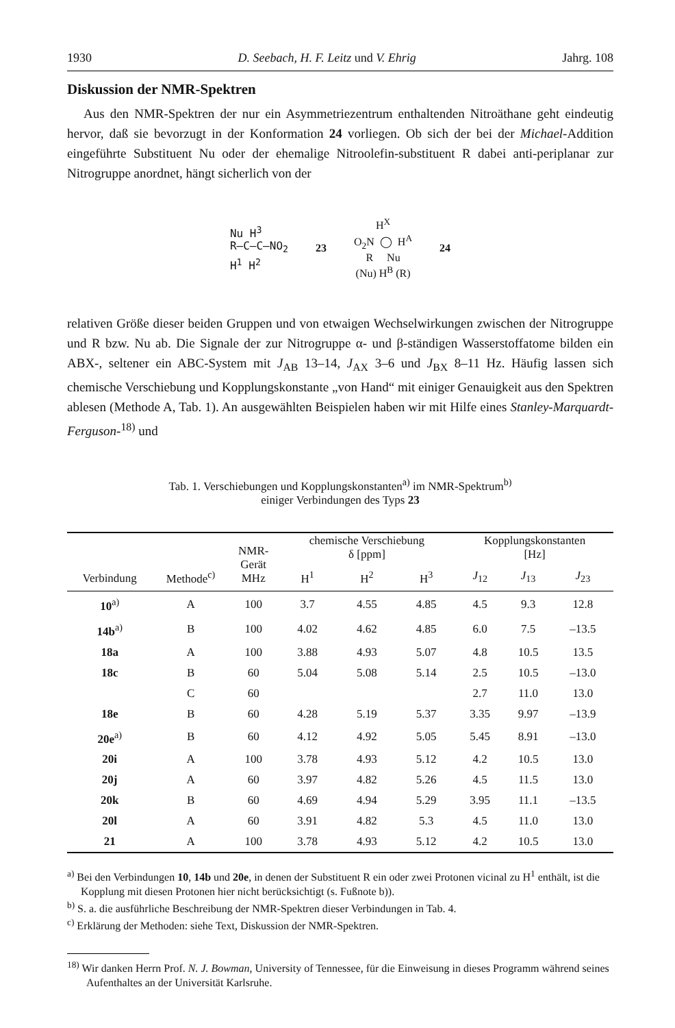1930 D. Seebach, H. F. Leitz und V. Ehrig Jahrg. 108
Diskussion der NMR-Spektren
Aus den NMR-Spektren der nur ein Asymmetriezentrum enthaltenden Nitroäthane geht eindeutig hervor, daß sie bevorzugt in der Konformation 24 vorliegen. Ob sich der bei der Michael-Addition eingeführte Substituent Nu oder der ehemalige Nitroolefin-substituent R dabei anti-periplanar zur Nitrogruppe anordnet, hängt sicherlich von der
Nu H<sup>3</sup>
R–C—C–NO<sub>2</sub>
H<sup>1</sup> H<sup>2</sup>
23
H<sup>X</sup>
O<sub>2</sub>N ◯ H<sup>A</sup>
R Nu
(Nu) H<sup>B</sup> (R)
24
relativen Größe dieser beiden Gruppen und von etwaigen Wechselwirkungen zwischen der Nitrogruppe und R bzw. Nu ab. Die Signale der zur Nitrogruppe α- und β-ständigen Wasserstoffatome bilden ein ABX-, seltener ein ABC-System mit J<sub>AB</sub> 13–14, J<sub>AX</sub> 3–6 und J<sub>BX</sub> 8–11 Hz. Häufig lassen sich chemische Verschiebung und Kopplungskonstante „von Hand“ mit einiger Genauigkeit aus den Spektren ablesen (Methode A, Tab. 1). An ausgewählten Beispielen haben wir mit Hilfe eines Stanley-Marquardt-Ferguson-<sup>18)</sup> und
Tab. 1. Verschiebungen und Kopplungskonstanten<sup>a)</sup> im NMR-Spektrum<sup>b)</sup>
einiger Verbindungen des Typs 23
| Verbindung | Methode<sup>c)</sup> | NMR- Gerät MHz | chemische Verschiebung δ [ppm] | | | Kopplungskonstanten [Hz] | | |
| --- | --- | --- | --- | --- | --- | --- | --- | --- |
| | | | H<sup>1</sup> | H<sup>2</sup> | H<sup>3</sup> | J<sub>12</sub> | J<sub>13</sub> | J<sub>23</sub> |
| 10<sup>a)</sup> | A | 100 | 3.7 | 4.55 | 4.85 | 4.5 | 9.3 | 12.8 |
| 14b<sup>a)</sup> | B | 100 | 4.02 | 4.62 | 4.85 | 6.0 | 7.5 | –13.5 |
| 18a | A | 100 | 3.88 | 4.93 | 5.07 | 4.8 | 10.5 | 13.5 |
| 18c | B | 60 | 5.04 | 5.08 | 5.14 | 2.5 | 10.5 | –13.0 |
| | C | 60 | | | | 2.7 | 11.0 | 13.0 |
| 18e | B | 60 | 4.28 | 5.19 | 5.37 | 3.35 | 9.97 | –13.9 |
| 20e<sup>a)</sup> | B | 60 | 4.12 | 4.92 | 5.05 | 5.45 | 8.91 | –13.0 |
| 20i | A | 100 | 3.78 | 4.93 | 5.12 | 4.2 | 10.5 | 13.0 |
| 20j | A | 60 | 3.97 | 4.82 | 5.26 | 4.5 | 11.5 | 13.0 |
| 20k | B | 60 | 4.69 | 4.94 | 5.29 | 3.95 | 11.1 | –13.5 |
| 20l | A | 60 | 3.91 | 4.82 | 5.3 | 4.5 | 11.0 | 13.0 |
| 21 | A | 100 | 3.78 | 4.93 | 5.12 | 4.2 | 10.5 | 13.0 |
<sup>a)</sup> Bei den Verbindungen 10, 14b und 20e, in denen der Substituent R ein oder zwei Protonen vicinal zu H<sup>1</sup> enthält, ist die Kopplung mit diesen Protonen hier nicht berücksichtigt (s. Fußnote b)).
<sup>b)</sup> S. a. die ausführliche Beschreibung der NMR-Spektren dieser Verbindungen in Tab. 4.
<sup>c)</sup> Erklärung der Methoden: siehe Text, Diskussion der NMR-Spektren.
<sup>18)</sup> Wir danken Herrn Prof. N. J. Bowman, University of Tennessee, für die Einweisung in dieses Programm während seines Aufenthaltes an der Universität Karlsruhe.